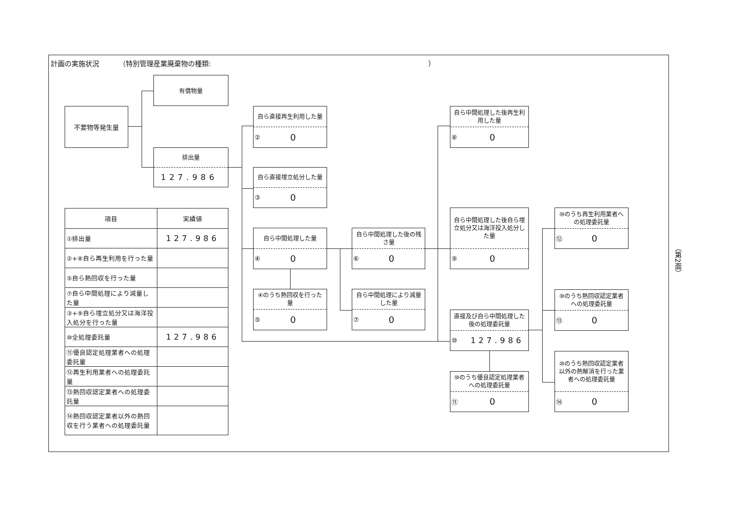計画の実施状況 （特別管理産業廃棄物の種類: ）
不要物等発生量
有償物量
排出量
127.986
| 項目 | 実績値 |
| --- | --- |
| ①排出量 | 127.986 |
| ②+⑧自ら再生利用を行った量 | |
| ⑤自ら熱回収を行った量 | |
| ⑦自ら中間処理により減量した量 | |
| ③+⑨自ら埋立処分又は海洋投入処分を行った量 | |
| ⑩全処理委託量 | 127.986 |
| ⑪優良認定処理業者への処理委託量 | |
| ⑫再生利用業者への処理委託量 | |
| ⑬熱回収認定業者への処理委託量 | |
| ⑭熱回収認定業者以外の熱回収を行う業者への処理委託量 | |
自ら直接再生利用した量
② 0
自ら直接埋立処分した量
③ 0
自ら中間処理した量
④ 0
④のうち熱回収を行った量
⑤ 0
自ら中間処理した後の残さ量
⑥ 0
自ら中間処理により減量した量
⑦ 0
自ら中間処理した後再生利用した量
⑧ 0
自ら中間処理した後自ら埋立処分又は海洋投入処分した量
⑨ 0
直接及び自ら中間処理した後の処理委託量
⑩ 127.986
⑩のうち優良認定処理業者への処理委託量
⑪ 0
⑩のうち再生利用業者への処理委託量
⑫ 0
⑩のうち熱回収認定業者への処理委託量
⑬ 0
⑩のうち熱回収認定業者以外の熱解消を行った業者への処理委託量
⑭ 0
（第2面）